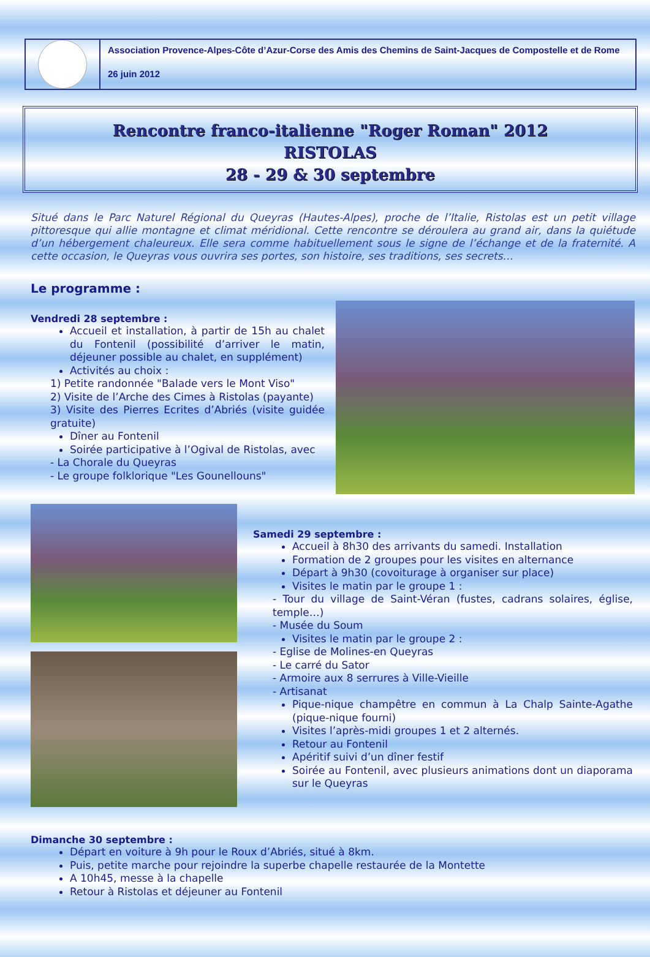Association Provence-Alpes-Côte d’Azur-Corse des Amis des Chemins de Saint-Jacques de Compostelle et de Rome
26 juin 2012
Rencontre franco-italienne "Roger Roman" 2012
RISTOLAS
28 - 29 & 30 septembre
Situé dans le Parc Naturel Régional du Queyras (Hautes-Alpes), proche de l’Italie, Ristolas est un petit village pittoresque qui allie montagne et climat méridional. Cette rencontre se déroulera au grand air, dans la quiétude d’un hébergement chaleureux. Elle sera comme habituellement sous le signe de l’échange et de la fraternité. A cette occasion, le Queyras vous ouvrira ses portes, son histoire, ses traditions, ses secrets…
Le programme :
Vendredi 28 septembre :
Accueil et installation, à partir de 15h au chalet du Fontenil (possibilité d’arriver le matin, déjeuner possible au chalet, en supplément)
Activités au choix :
1) Petite randonnée "Balade vers le Mont Viso"
2) Visite de l’Arche des Cimes à Ristolas (payante)
3) Visite des Pierres Ecrites d’Abriés (visite guidée gratuite)
Dîner au Fontenil
Soirée participative à l’Ogival de Ristolas, avec
- La Chorale du Queyras
- Le groupe folklorique "Les Gounellouns"
Samedi 29 septembre :
Accueil à 8h30 des arrivants du samedi. Installation
Formation de 2 groupes pour les visites en alternance
Départ à 9h30 (covoiturage à organiser sur place)
Visites le matin par le groupe 1 :
- Tour du village de Saint-Véran (fustes, cadrans solaires, église, temple…)
- Musée du Soum
Visites le matin par le groupe 2 :
- Eglise de Molines-en Queyras
- Le carré du Sator
- Armoire aux 8 serrures à Ville-Vieille
- Artisanat
Pique-nique champêtre en commun à La Chalp Sainte-Agathe (pique-nique fourni)
Visites l’après-midi groupes 1 et 2 alternés.
Retour au Fontenil
Apéritif suivi d’un dîner festif
Soirée au Fontenil, avec plusieurs animations dont un diaporama sur le Queyras
Dimanche 30 septembre :
Départ en voiture à 9h pour le Roux d’Abriés, situé à 8km.
Puis, petite marche pour rejoindre la superbe chapelle restaurée de la Montette
A 10h45, messe à la chapelle
Retour à Ristolas et déjeuner au Fontenil